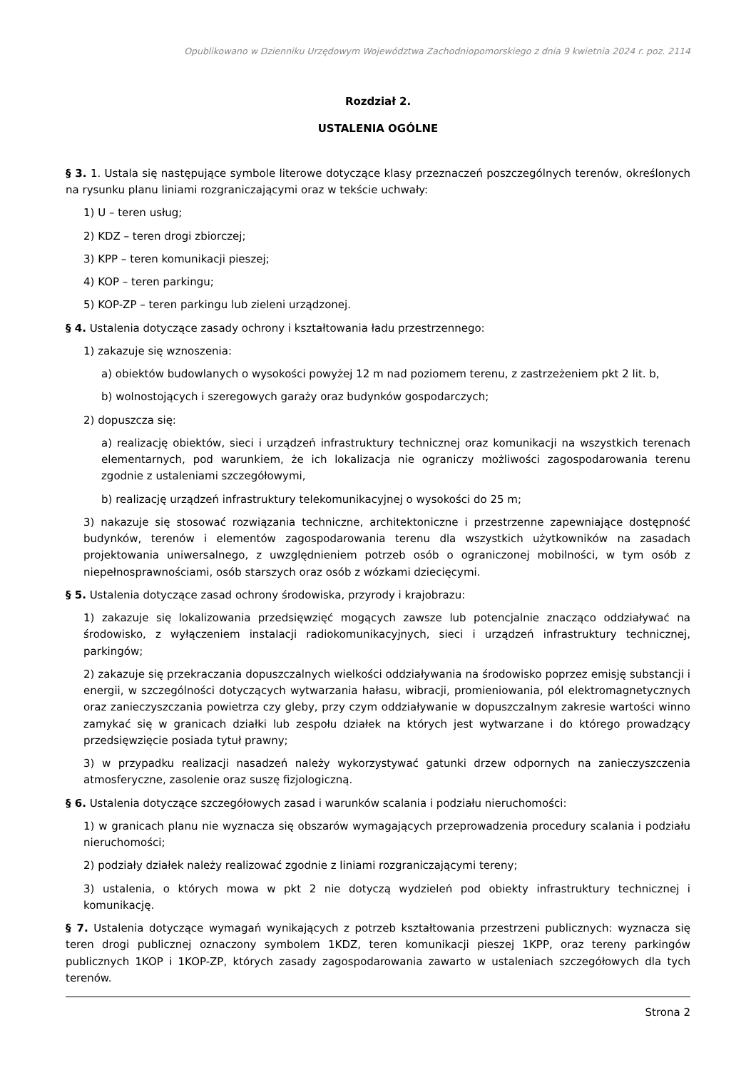Opublikowano w Dzienniku Urzędowym Województwa Zachodniopomorskiego z dnia 9 kwietnia 2024 r. poz. 2114
Rozdział 2.
USTALENIA OGÓLNE
§ 3. 1. Ustala się następujące symbole literowe dotyczące klasy przeznaczeń poszczególnych terenów, określonych na rysunku planu liniami rozgraniczającymi oraz w tekście uchwały:
1) U – teren usług;
2) KDZ – teren drogi zbiorczej;
3) KPP – teren komunikacji pieszej;
4) KOP – teren parkingu;
5) KOP-ZP – teren parkingu lub zieleni urządzonej.
§ 4. Ustalenia dotyczące zasady ochrony i kształtowania ładu przestrzennego:
1) zakazuje się wznoszenia:
a) obiektów budowlanych o wysokości powyżej 12 m nad poziomem terenu, z zastrzeżeniem pkt 2 lit. b,
b) wolnostojących i szeregowych garaży oraz budynków gospodarczych;
2) dopuszcza się:
a) realizację obiektów, sieci i urządzeń infrastruktury technicznej oraz komunikacji na wszystkich terenach elementarnych, pod warunkiem, że ich lokalizacja nie ograniczy możliwości zagospodarowania terenu zgodnie z ustaleniami szczegółowymi,
b) realizację urządzeń infrastruktury telekomunikacyjnej o wysokości do 25 m;
3) nakazuje się stosować rozwiązania techniczne, architektoniczne i przestrzenne zapewniające dostępność budynków, terenów i elementów zagospodarowania terenu dla wszystkich użytkowników na zasadach projektowania uniwersalnego, z uwzględnieniem potrzeb osób o ograniczonej mobilności, w tym osób z niepełnosprawnościami, osób starszych oraz osób z wózkami dziecięcymi.
§ 5. Ustalenia dotyczące zasad ochrony środowiska, przyrody i krajobrazu:
1) zakazuje się lokalizowania przedsięwzięć mogących zawsze lub potencjalnie znacząco oddziaływać na środowisko, z wyłączeniem instalacji radiokomunikacyjnych, sieci i urządzeń infrastruktury technicznej, parkingów;
2) zakazuje się przekraczania dopuszczalnych wielkości oddziaływania na środowisko poprzez emisję substancji i energii, w szczególności dotyczących wytwarzania hałasu, wibracji, promieniowania, pól elektromagnetycznych oraz zanieczyszczania powietrza czy gleby, przy czym oddziaływanie w dopuszczalnym zakresie wartości winno zamykać się w granicach działki lub zespołu działek na których jest wytwarzane i do którego prowadzący przedsięwzięcie posiada tytuł prawny;
3) w przypadku realizacji nasadzeń należy wykorzystywać gatunki drzew odpornych na zanieczyszczenia atmosferyczne, zasolenie oraz suszę fizjologiczną.
§ 6. Ustalenia dotyczące szczegółowych zasad i warunków scalania i podziału nieruchomości:
1) w granicach planu nie wyznacza się obszarów wymagających przeprowadzenia procedury scalania i podziału nieruchomości;
2) podziały działek należy realizować zgodnie z liniami rozgraniczającymi tereny;
3) ustalenia, o których mowa w pkt 2 nie dotyczą wydzieleń pod obiekty infrastruktury technicznej i komunikację.
§ 7. Ustalenia dotyczące wymagań wynikających z potrzeb kształtowania przestrzeni publicznych: wyznacza się teren drogi publicznej oznaczony symbolem 1KDZ, teren komunikacji pieszej 1KPP, oraz tereny parkingów publicznych 1KOP i 1KOP-ZP, których zasady zagospodarowania zawarto w ustaleniach szczegółowych dla tych terenów.
Strona 2